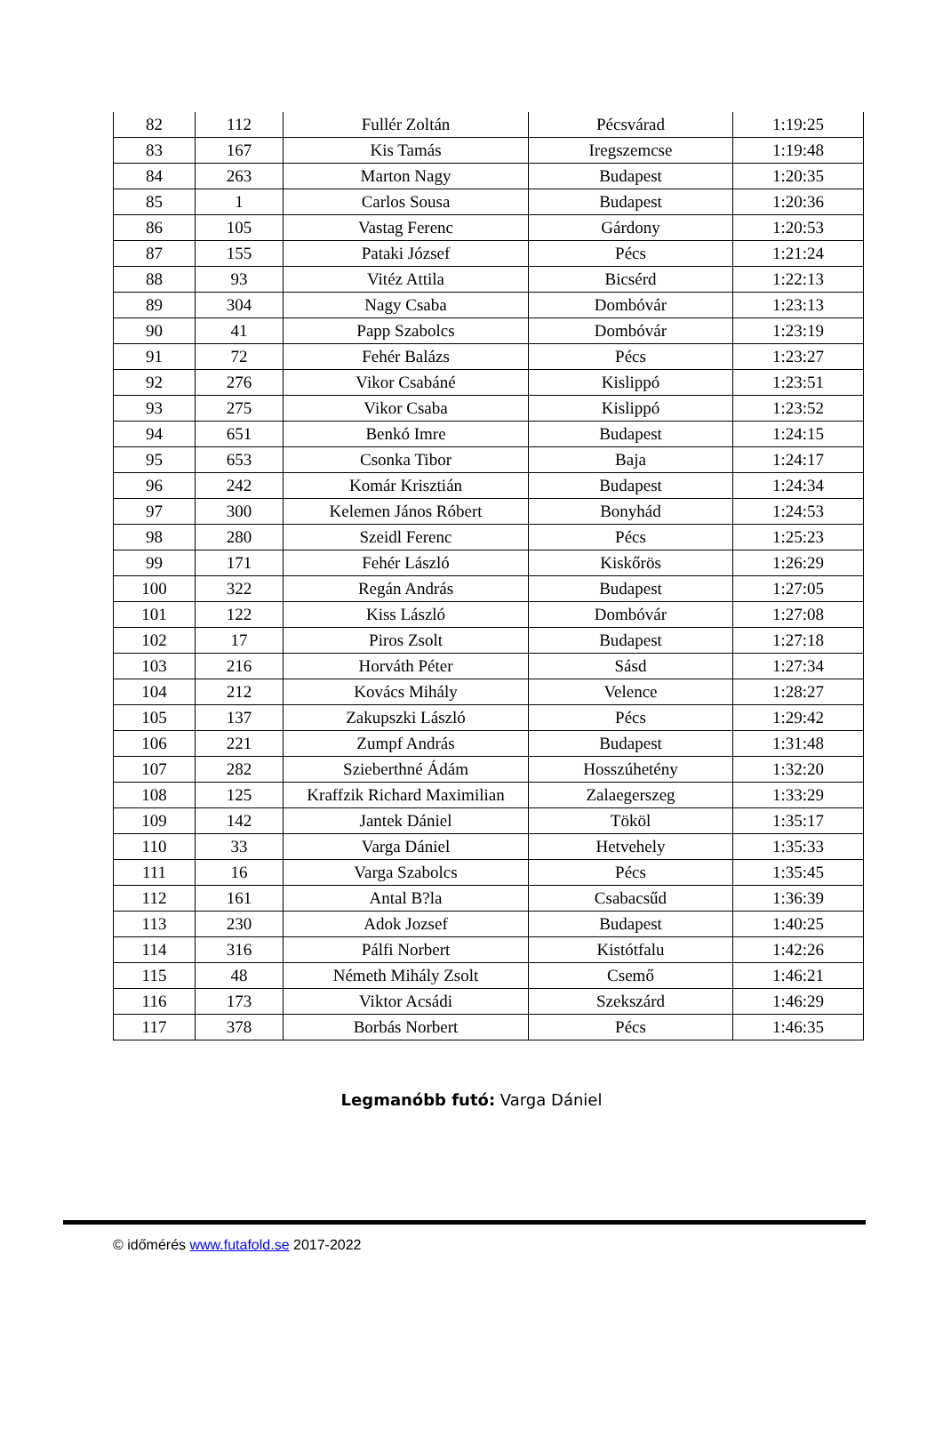| 82 | 112 | Fullér Zoltán | Pécsvárad | 1:19:25 |
| 83 | 167 | Kis Tamás | Iregszemcse | 1:19:48 |
| 84 | 263 | Marton Nagy | Budapest | 1:20:35 |
| 85 | 1 | Carlos Sousa | Budapest | 1:20:36 |
| 86 | 105 | Vastag Ferenc | Gárdony | 1:20:53 |
| 87 | 155 | Pataki József | Pécs | 1:21:24 |
| 88 | 93 | Vitéz Attila | Bicsérd | 1:22:13 |
| 89 | 304 | Nagy Csaba | Dombóvár | 1:23:13 |
| 90 | 41 | Papp Szabolcs | Dombóvár | 1:23:19 |
| 91 | 72 | Fehér Balázs | Pécs | 1:23:27 |
| 92 | 276 | Vikor Csabáné | Kislippó | 1:23:51 |
| 93 | 275 | Vikor Csaba | Kislippó | 1:23:52 |
| 94 | 651 | Benkó Imre | Budapest | 1:24:15 |
| 95 | 653 | Csonka Tibor | Baja | 1:24:17 |
| 96 | 242 | Komár Krisztián | Budapest | 1:24:34 |
| 97 | 300 | Kelemen János Róbert | Bonyhád | 1:24:53 |
| 98 | 280 | Szeidl Ferenc | Pécs | 1:25:23 |
| 99 | 171 | Fehér László | Kiskőrös | 1:26:29 |
| 100 | 322 | Regán András | Budapest | 1:27:05 |
| 101 | 122 | Kiss László | Dombóvár | 1:27:08 |
| 102 | 17 | Piros Zsolt | Budapest | 1:27:18 |
| 103 | 216 | Horváth Péter | Sásd | 1:27:34 |
| 104 | 212 | Kovács Mihály | Velence | 1:28:27 |
| 105 | 137 | Zakupszki László | Pécs | 1:29:42 |
| 106 | 221 | Zumpf András | Budapest | 1:31:48 |
| 107 | 282 | Szieberthné Ádám | Hosszúhetény | 1:32:20 |
| 108 | 125 | Kraffzik Richard Maximilian | Zalaegerszeg | 1:33:29 |
| 109 | 142 | Jantek Dániel | Tököl | 1:35:17 |
| 110 | 33 | Varga Dániel | Hetvehely | 1:35:33 |
| 111 | 16 | Varga Szabolcs | Pécs | 1:35:45 |
| 112 | 161 | Antal B?la | Csabacsűd | 1:36:39 |
| 113 | 230 | Adok Jozsef | Budapest | 1:40:25 |
| 114 | 316 | Pálfi Norbert | Kistótfalu | 1:42:26 |
| 115 | 48 | Németh Mihály Zsolt | Csemő | 1:46:21 |
| 116 | 173 | Viktor Acsádi | Szekszárd | 1:46:29 |
| 117 | 378 | Borbás Norbert | Pécs | 1:46:35 |
Legmanóbb futó: Varga Dániel
© időmérés www.futafold.se 2017-2022